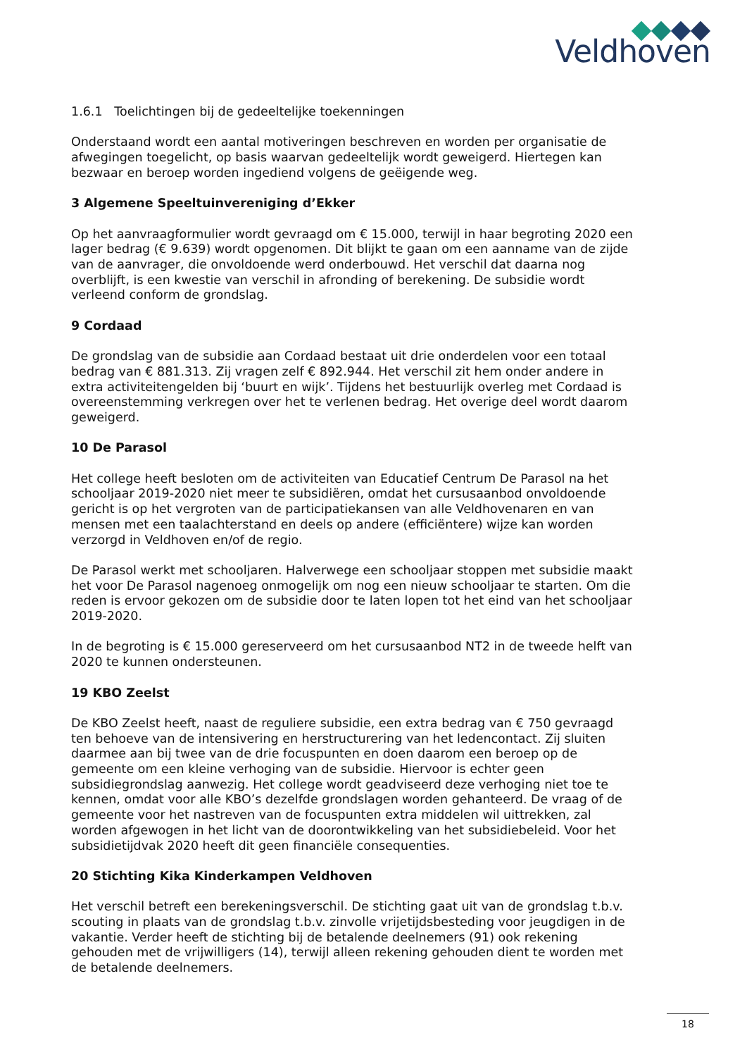Veldhoven
1.6.1 Toelichtingen bij de gedeeltelijke toekenningen
Onderstaand wordt een aantal motiveringen beschreven en worden per organisatie de afwegingen toegelicht, op basis waarvan gedeeltelijk wordt geweigerd. Hiertegen kan bezwaar en beroep worden ingediend volgens de geëigende weg.
3 Algemene Speeltuinvereniging d’Ekker
Op het aanvraagformulier wordt gevraagd om € 15.000, terwijl in haar begroting 2020 een lager bedrag (€ 9.639) wordt opgenomen. Dit blijkt te gaan om een aanname van de zijde van de aanvrager, die onvoldoende werd onderbouwd. Het verschil dat daarna nog overblijft, is een kwestie van verschil in afronding of berekening. De subsidie wordt verleend conform de grondslag.
9 Cordaad
De grondslag van de subsidie aan Cordaad bestaat uit drie onderdelen voor een totaal bedrag van € 881.313. Zij vragen zelf € 892.944. Het verschil zit hem onder andere in extra activiteitengelden bij ‘buurt en wijk’. Tijdens het bestuurlijk overleg met Cordaad is overeenstemming verkregen over het te verlenen bedrag. Het overige deel wordt daarom geweigerd.
10 De Parasol
Het college heeft besloten om de activiteiten van Educatief Centrum De Parasol na het schooljaar 2019-2020 niet meer te subsidiëren, omdat het cursusaanbod onvoldoende gericht is op het vergroten van de participatiekansen van alle Veldhovenaren en van mensen met een taalachterstand en deels op andere (efficiëntere) wijze kan worden verzorgd in Veldhoven en/of de regio.
De Parasol werkt met schooljaren. Halverwege een schooljaar stoppen met subsidie maakt het voor De Parasol nagenoeg onmogelijk om nog een nieuw schooljaar te starten. Om die reden is ervoor gekozen om de subsidie door te laten lopen tot het eind van het schooljaar 2019-2020.
In de begroting is € 15.000 gereserveerd om het cursusaanbod NT2 in de tweede helft van 2020 te kunnen ondersteunen.
19 KBO Zeelst
De KBO Zeelst heeft, naast de reguliere subsidie, een extra bedrag van € 750 gevraagd ten behoeve van de intensivering en herstructurering van het ledencontact. Zij sluiten daarmee aan bij twee van de drie focuspunten en doen daarom een beroep op de gemeente om een kleine verhoging van de subsidie. Hiervoor is echter geen subsidiegrondslag aanwezig. Het college wordt geadviseerd deze verhoging niet toe te kennen, omdat voor alle KBO’s dezelfde grondslagen worden gehanteerd. De vraag of de gemeente voor het nastreven van de focuspunten extra middelen wil uittrekken, zal worden afgewogen in het licht van de doorontwikkeling van het subsidiebeleid. Voor het subsidietijdvak 2020 heeft dit geen financiële consequenties.
20 Stichting Kika Kinderkampen Veldhoven
Het verschil betreft een berekeningsverschil. De stichting gaat uit van de grondslag t.b.v. scouting in plaats van de grondslag t.b.v. zinvolle vrijetijdsbesteding voor jeugdigen in de vakantie. Verder heeft de stichting bij de betalende deelnemers (91) ook rekening gehouden met de vrijwilligers (14), terwijl alleen rekening gehouden dient te worden met de betalende deelnemers.
18